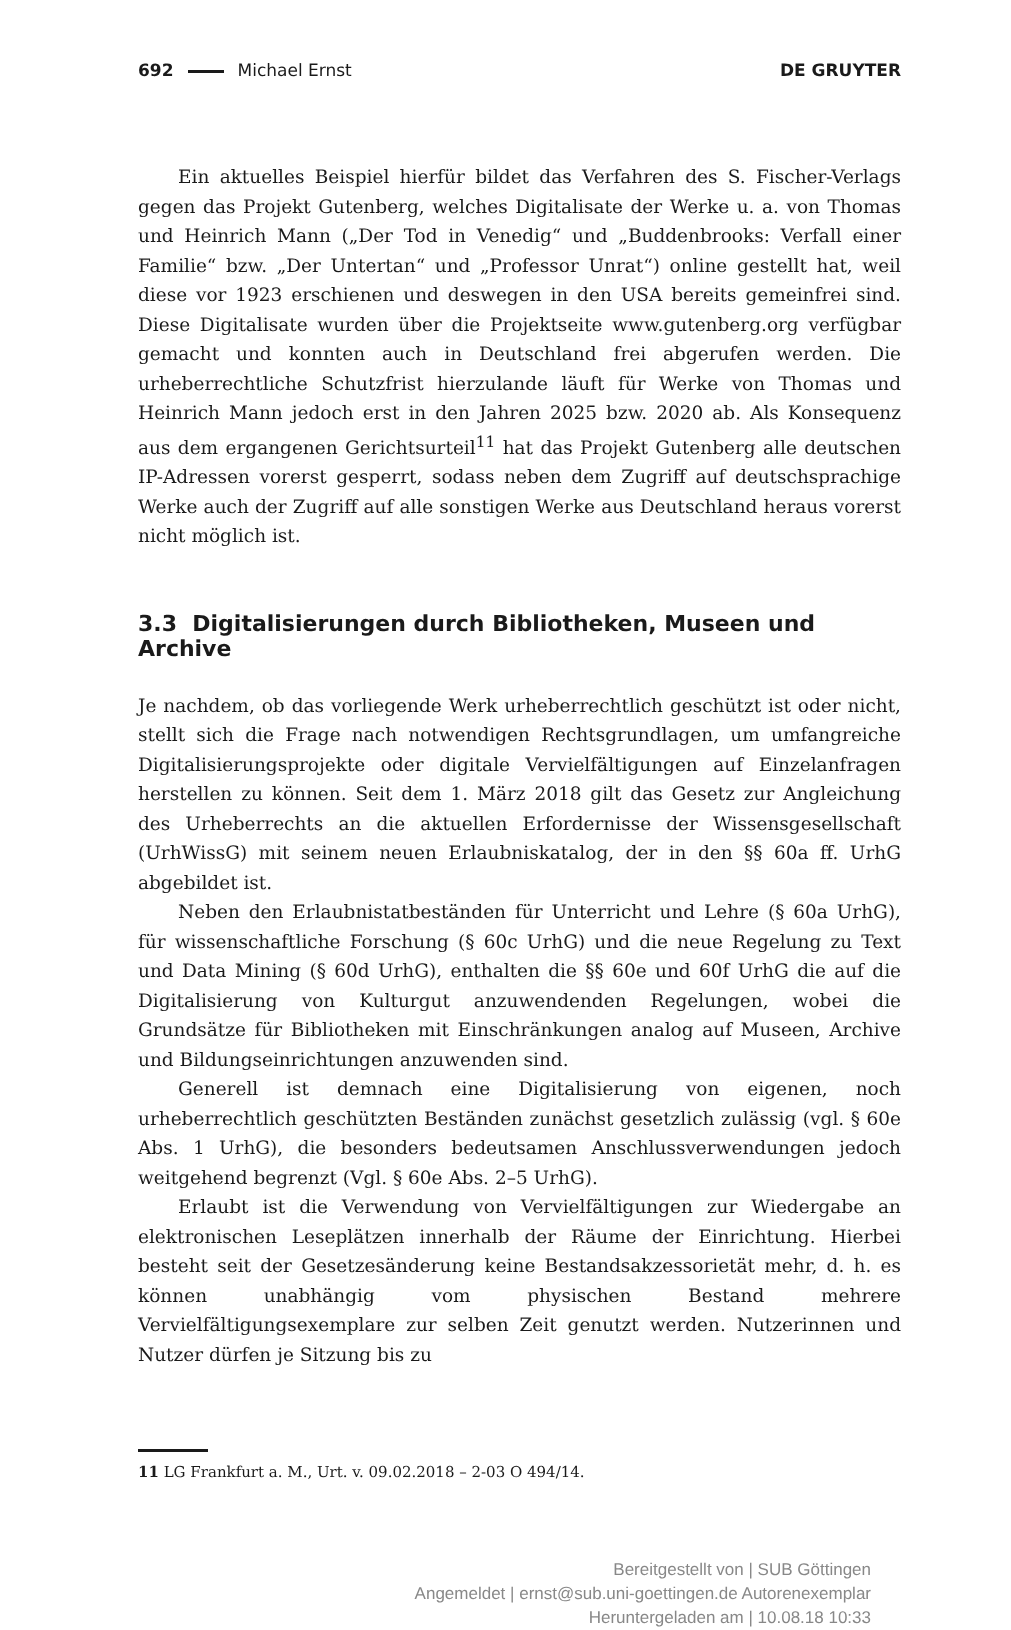692 Michael Ernst DE GRUYTER
Ein aktuelles Beispiel hierfür bildet das Verfahren des S. Fischer-Verlags gegen das Projekt Gutenberg, welches Digitalisate der Werke u. a. von Thomas und Heinrich Mann („Der Tod in Venedig“ und „Buddenbrooks: Verfall einer Familie“ bzw. „Der Untertan“ und „Professor Unrat“) online gestellt hat, weil diese vor 1923 erschienen und deswegen in den USA bereits gemeinfrei sind. Diese Digitalisate wurden über die Projektseite www.gutenberg.org verfügbar gemacht und konnten auch in Deutschland frei abgerufen werden. Die urheberrechtliche Schutzfrist hierzulande läuft für Werke von Thomas und Heinrich Mann jedoch erst in den Jahren 2025 bzw. 2020 ab. Als Konsequenz aus dem ergangenen Gerichtsurteil<sup>11</sup> hat das Projekt Gutenberg alle deutschen IP-Adressen vorerst gesperrt, sodass neben dem Zugriff auf deutschsprachige Werke auch der Zugriff auf alle sonstigen Werke aus Deutschland heraus vorerst nicht möglich ist.
3.3 Digitalisierungen durch Bibliotheken, Museen und Archive
Je nachdem, ob das vorliegende Werk urheberrechtlich geschützt ist oder nicht, stellt sich die Frage nach notwendigen Rechtsgrundlagen, um umfangreiche Digitalisierungsprojekte oder digitale Vervielfältigungen auf Einzelanfragen herstellen zu können. Seit dem 1. März 2018 gilt das Gesetz zur Angleichung des Urheberrechts an die aktuellen Erfordernisse der Wissensgesellschaft (UrhWissG) mit seinem neuen Erlaubniskatalog, der in den §§ 60a ff. UrhG abgebildet ist.
Neben den Erlaubnistatbeständen für Unterricht und Lehre (§ 60a UrhG), für wissenschaftliche Forschung (§ 60c UrhG) und die neue Regelung zu Text und Data Mining (§ 60d UrhG), enthalten die §§ 60e und 60f UrhG die auf die Digitalisierung von Kulturgut anzuwendenden Regelungen, wobei die Grundsätze für Bibliotheken mit Einschränkungen analog auf Museen, Archive und Bildungseinrichtungen anzuwenden sind.
Generell ist demnach eine Digitalisierung von eigenen, noch urheberrechtlich geschützten Beständen zunächst gesetzlich zulässig (vgl. § 60e Abs. 1 UrhG), die besonders bedeutsamen Anschlussverwendungen jedoch weitgehend begrenzt (Vgl. § 60e Abs. 2–5 UrhG).
Erlaubt ist die Verwendung von Vervielfältigungen zur Wiedergabe an elektronischen Leseplätzen innerhalb der Räume der Einrichtung. Hierbei besteht seit der Gesetzesänderung keine Bestandsakzessorietät mehr, d. h. es können unabhängig vom physischen Bestand mehrere Vervielfältigungsexemplare zur selben Zeit genutzt werden. Nutzerinnen und Nutzer dürfen je Sitzung bis zu
11 LG Frankfurt a. M., Urt. v. 09.02.2018 – 2-03 O 494/14.
Bereitgestellt von | SUB Göttingen
Angemeldet | ernst@sub.uni-goettingen.de Autorenexemplar
Heruntergeladen am | 10.08.18 10:33